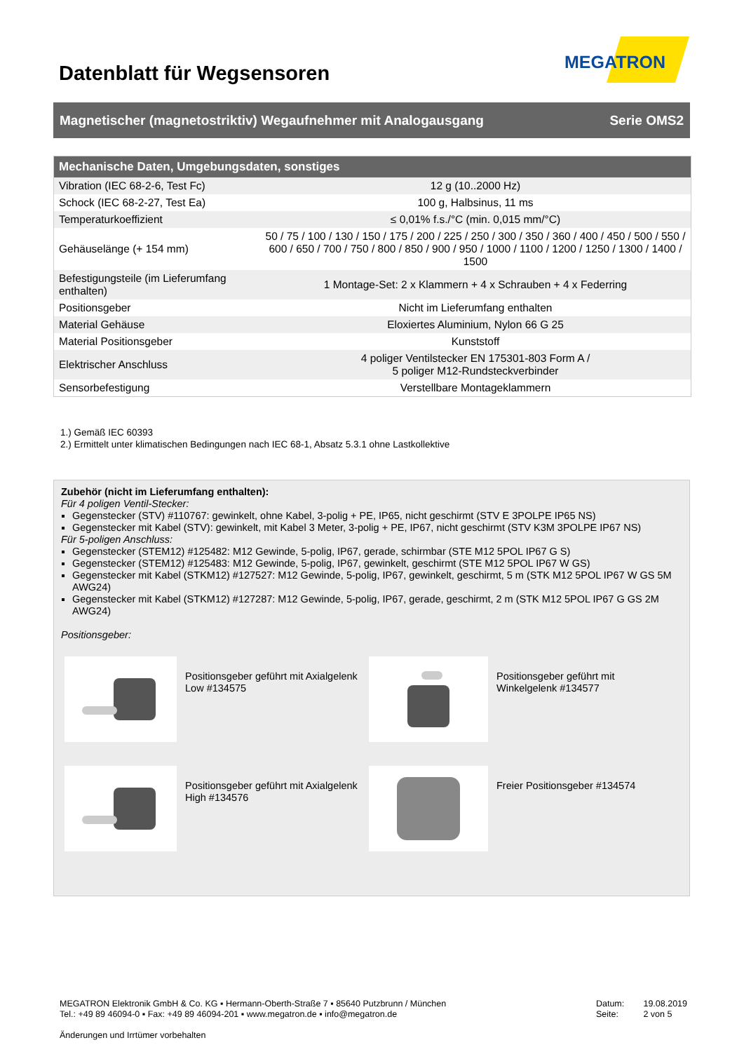Datenblatt für Wegsensoren
MEGATRON
Magnetischer (magnetostriktiv) Wegaufnehmer mit Analogausgang Serie OMS2
| Mechanische Daten, Umgebungsdaten, sonstiges | |
| --- | --- |
| Vibration (IEC 68-2-6, Test Fc) | 12 g (10..2000 Hz) |
| Schock (IEC 68-2-27, Test Ea) | 100 g, Halbsinus, 11 ms |
| Temperaturkoeffizient | ≤ 0,01% f.s./°C (min. 0,015 mm/°C) |
| Gehäuselänge (+ 154 mm) | 50 / 75 / 100 / 130 / 150 / 175 / 200 / 225 / 250 / 300 / 350 / 360 / 400 / 450 / 500 / 550 / 600 / 650 / 700 / 750 / 800 / 850 / 900 / 950 / 1000 / 1100 / 1200 / 1250 / 1300 / 1400 / 1500 |
| Befestigungsteile (im Lieferumfang enthalten) | 1 Montage-Set: 2 x Klammern + 4 x Schrauben + 4 x Federring |
| Positionsgeber | Nicht im Lieferumfang enthalten |
| Material Gehäuse | Eloxiertes Aluminium, Nylon 66 G 25 |
| Material Positionsgeber | Kunststoff |
| Elektrischer Anschluss | 4 poliger Ventilstecker EN 175301-803 Form A / 5 poliger M12-Rundsteckverbinder |
| Sensorbefestigung | Verstellbare Montageklammern |
1.) Gemäß IEC 60393
2.) Ermittelt unter klimatischen Bedingungen nach IEC 68-1, Absatz 5.3.1 ohne Lastkollektive
Zubehör (nicht im Lieferumfang enthalten):
Für 4 poligen Ventil-Stecker:
Gegenstecker (STV) #110767: gewinkelt, ohne Kabel, 3-polig + PE, IP65, nicht geschirmt (STV E 3POLPE IP65 NS)
Gegenstecker mit Kabel (STV): gewinkelt, mit Kabel 3 Meter, 3-polig + PE, IP67, nicht geschirmt (STV K3M 3POLPE IP67 NS)
Für 5-poligen Anschluss:
Gegenstecker (STEM12) #125482: M12 Gewinde, 5-polig, IP67, gerade, schirmbar (STE M12 5POL IP67 G S)
Gegenstecker (STEM12) #125483: M12 Gewinde, 5-polig, IP67, gewinkelt, geschirmt (STE M12 5POL IP67 W GS)
Gegenstecker mit Kabel (STKM12) #127527: M12 Gewinde, 5-polig, IP67, gewinkelt, geschirmt, 5 m (STK M12 5POL IP67 W GS 5M AWG24)
Gegenstecker mit Kabel (STKM12) #127287: M12 Gewinde, 5-polig, IP67, gerade, geschirmt, 2 m (STK M12 5POL IP67 G GS 2M AWG24)
Positionsgeber:
Positionsgeber geführt mit Axialgelenk Low #134575
Positionsgeber geführt mit Winkelgelenk #134577
Positionsgeber geführt mit Axialgelenk High #134576
Freier Positionsgeber #134574
MEGATRON Elektronik GmbH & Co. KG ▪ Hermann-Oberth-Straße 7 ▪ 85640 Putzbrunn / München
Tel.: +49 89 46094-0 ▪ Fax: +49 89 46094-201 ▪ www.megatron.de ▪ info@megatron.de
Änderungen und Irrtümer vorbehalten
Datum: 19.08.2019
Seite: 2 von 5